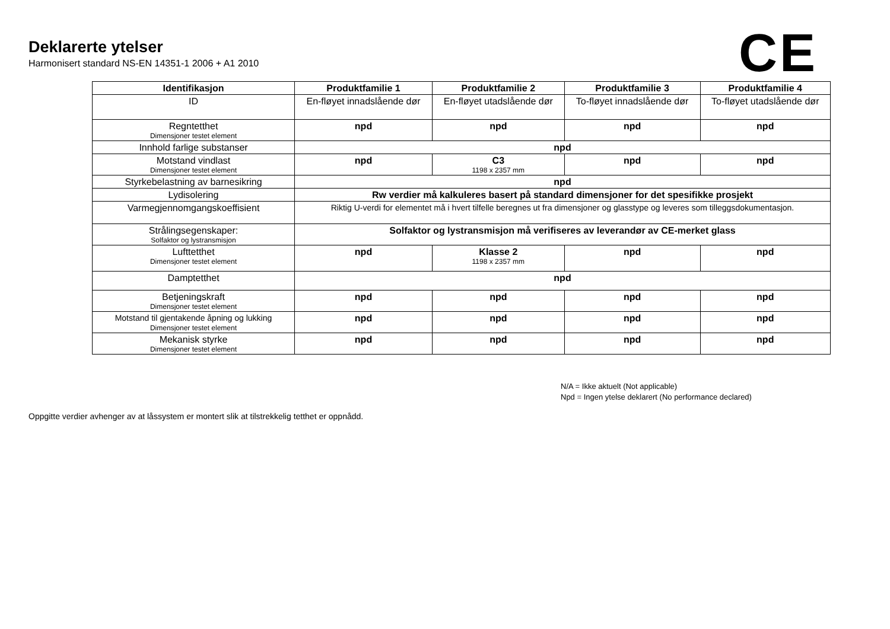Deklarerte ytelser
Harmonisert standard NS-EN 14351-1 2006 + A1 2010
CE
| Identifikasjon | Produktfamilie 1 | Produktfamilie 2 | Produktfamilie 3 | Produktfamilie 4 |
| --- | --- | --- | --- | --- |
| ID | En-fløyet innadslående dør | En-fløyet utadslående dør | To-fløyet innadslående dør | To-fløyet utadslående dør |
| Regntetthet Dimensjoner testet element | npd | npd | npd | npd |
| Innhold farlige substanser | npd | | | |
| Motstand vindlast Dimensjoner testet element | npd | C3 1198 x 2357 mm | npd | npd |
| Styrkebelastning av barnesikring | npd | | | |
| Lydisolering | Rw verdier må kalkuleres basert på standard dimensjoner for det spesifikke prosjekt | | | |
| Varmegjennomgangskoeffisient | Riktig U-verdi for elementet må i hvert tilfelle beregnes ut fra dimensjoner og glasstype og leveres som tilleggsdokumentasjon. | | | |
| Strålingsegenskaper: Solfaktor og lystransmisjon | Solfaktor og lystransmisjon må verifiseres av leverandør av CE-merket glass | | | |
| Lufttetthet Dimensjoner testet element | npd | Klasse 2 1198 x 2357 mm | npd | npd |
| Damptetthet | npd | | | |
| Betjeningskraft Dimensjoner testet element | npd | npd | npd | npd |
| Motstand til gjentakende åpning og lukking Dimensjoner testet element | npd | npd | npd | npd |
| Mekanisk styrke Dimensjoner testet element | npd | npd | npd | npd |
N/A = Ikke aktuelt (Not applicable)
Npd = Ingen ytelse deklarert (No performance declared)
Oppgitte verdier avhenger av at låssystem er montert slik at tilstrekkelig tetthet er oppnådd.